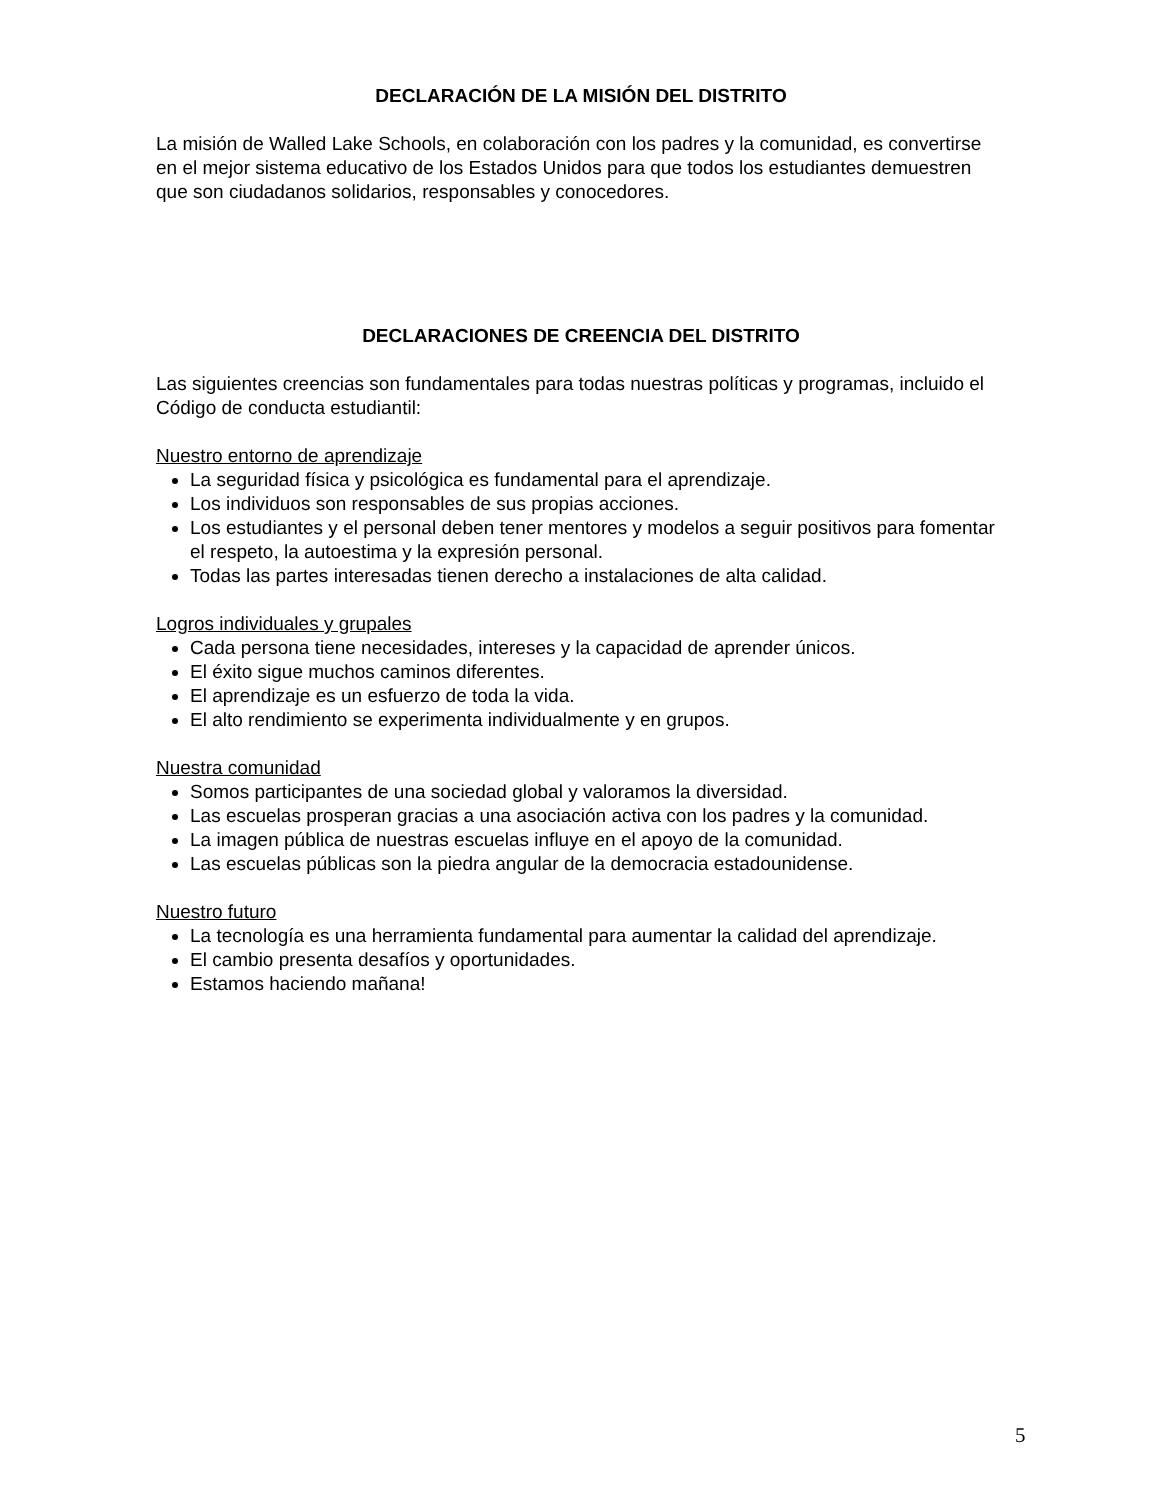DECLARACIÓN DE LA MISIÓN DEL DISTRITO
La misión de Walled Lake Schools, en colaboración con los padres y la comunidad, es convertirse en el mejor sistema educativo de los Estados Unidos para que todos los estudiantes demuestren que son ciudadanos solidarios, responsables y conocedores.
DECLARACIONES DE CREENCIA DEL DISTRITO
Las siguientes creencias son fundamentales para todas nuestras políticas y programas, incluido el Código de conducta estudiantil:
Nuestro entorno de aprendizaje
La seguridad física y psicológica es fundamental para el aprendizaje.
Los individuos son responsables de sus propias acciones.
Los estudiantes y el personal deben tener mentores y modelos a seguir positivos para fomentar el respeto, la autoestima y la expresión personal.
Todas las partes interesadas tienen derecho a instalaciones de alta calidad.
Logros individuales y grupales
Cada persona tiene necesidades, intereses y la capacidad de aprender únicos.
El éxito sigue muchos caminos diferentes.
El aprendizaje es un esfuerzo de toda la vida.
El alto rendimiento se experimenta individualmente y en grupos.
Nuestra comunidad
Somos participantes de una sociedad global y valoramos la diversidad.
Las escuelas prosperan gracias a una asociación activa con los padres y la comunidad.
La imagen pública de nuestras escuelas influye en el apoyo de la comunidad.
Las escuelas públicas son la piedra angular de la democracia estadounidense.
Nuestro futuro
La tecnología es una herramienta fundamental para aumentar la calidad del aprendizaje.
El cambio presenta desafíos y oportunidades.
Estamos haciendo mañana!
5